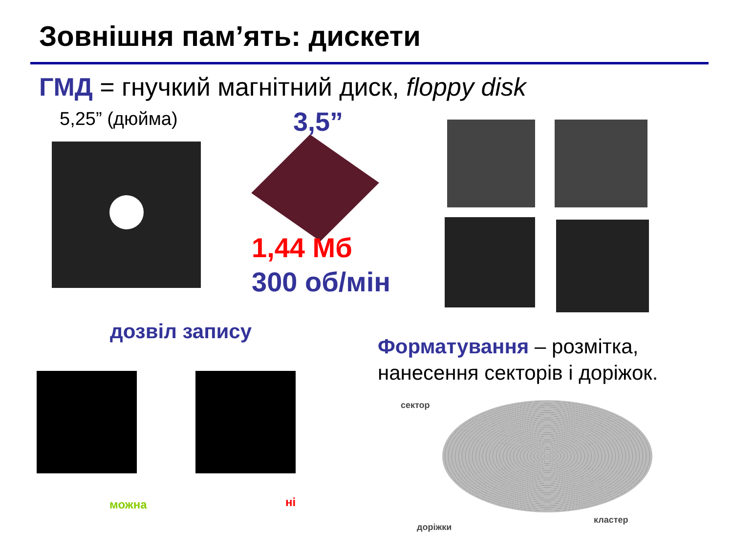Зовнішня пам’ять: дискети
ГМД = гнучкий магнітний диск, floppy disk
5,25” (дюйма) 3,5”
1,44 Мб
300 об/мін
дозвіл запису
можна ні
Форматування – розмітка,
нанесення секторів і доріжок.
сектор
доріжки
кластер